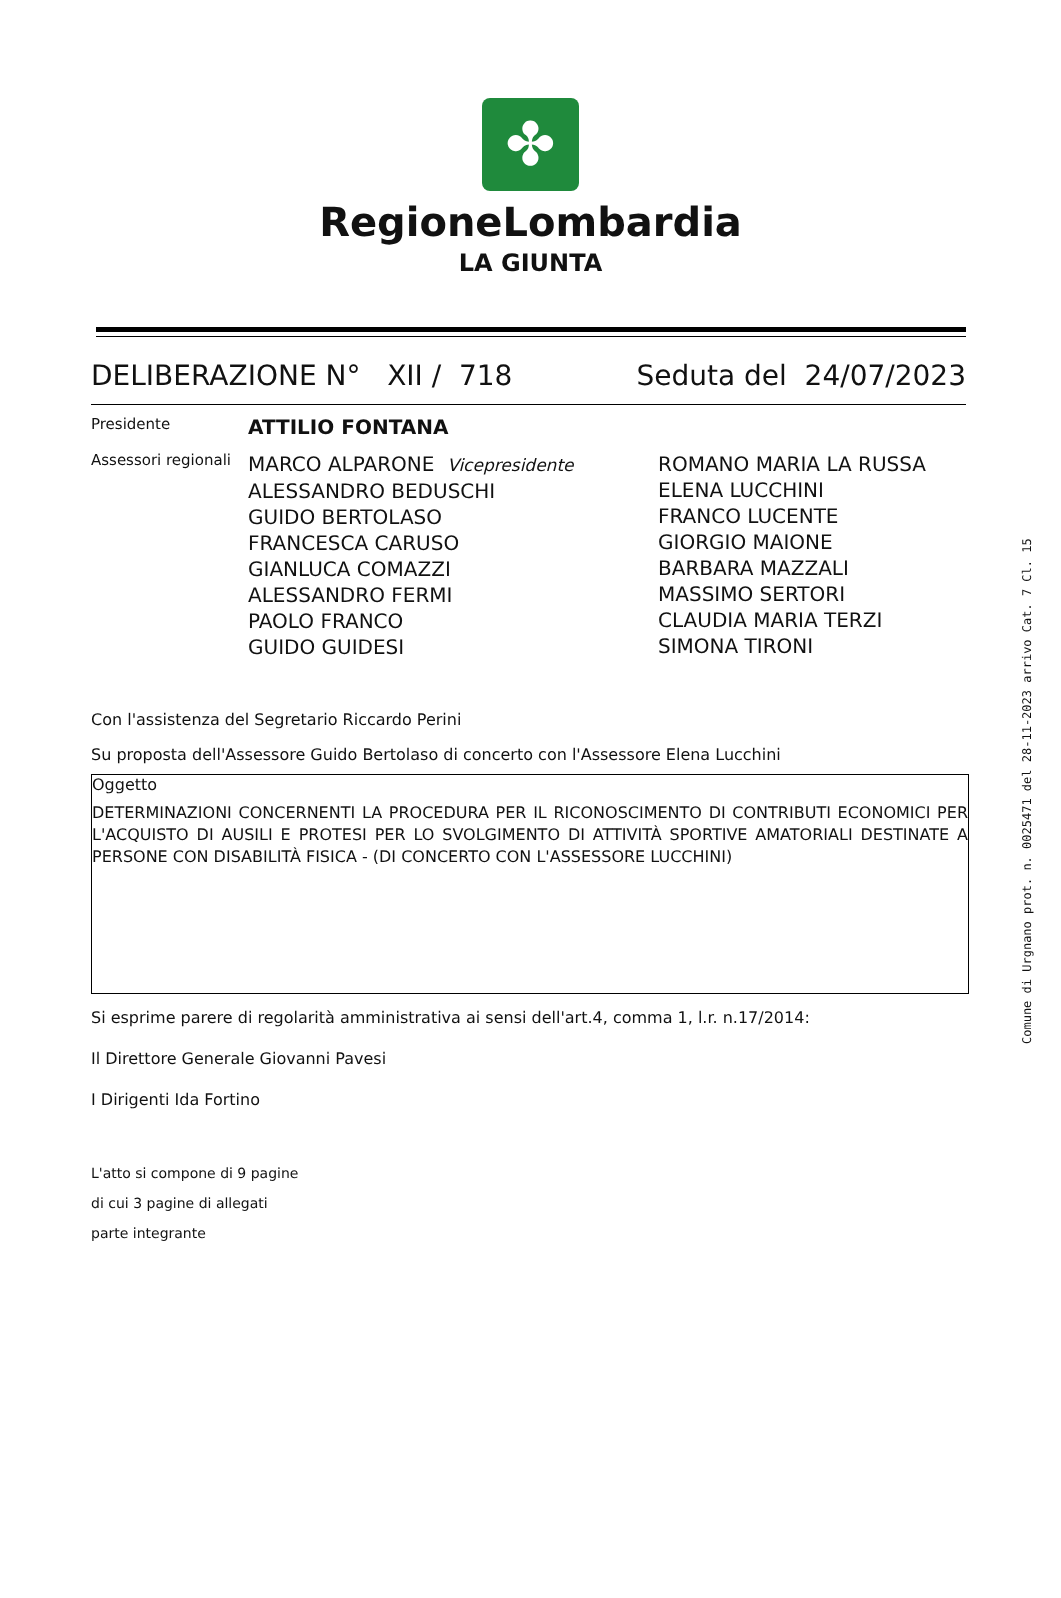✤
RegioneLombardia
LA GIUNTA
DELIBERAZIONE N° XII / 718 Seduta del 24/07/2023
Presidente
ATTILIO FONTANA
Assessori regionali
MARCO ALPARONE Vicepresidente
ALESSANDRO BEDUSCHI
GUIDO BERTOLASO
FRANCESCA CARUSO
GIANLUCA COMAZZI
ALESSANDRO FERMI
PAOLO FRANCO
GUIDO GUIDESI
ROMANO MARIA LA RUSSA
ELENA LUCCHINI
FRANCO LUCENTE
GIORGIO MAIONE
BARBARA MAZZALI
MASSIMO SERTORI
CLAUDIA MARIA TERZI
SIMONA TIRONI
Con l'assistenza del Segretario Riccardo Perini
Su proposta dell'Assessore Guido Bertolaso di concerto con l'Assessore Elena Lucchini
Oggetto
DETERMINAZIONI CONCERNENTI LA PROCEDURA PER IL RICONOSCIMENTO DI CONTRIBUTI ECONOMICI PER L'ACQUISTO DI AUSILI E PROTESI PER LO SVOLGIMENTO DI ATTIVITÀ SPORTIVE AMATORIALI DESTINATE A PERSONE CON DISABILITÀ FISICA - (DI CONCERTO CON L'ASSESSORE LUCCHINI)
Si esprime parere di regolarità amministrativa ai sensi dell'art.4, comma 1, l.r. n.17/2014:
Il Direttore Generale Giovanni Pavesi
I Dirigenti Ida Fortino
L'atto si compone di 9 pagine
di cui 3 pagine di allegati
parte integrante
Comune di Urgnano prot. n. 0025471 del 28-11-2023 arrivo Cat. 7 Cl. 15